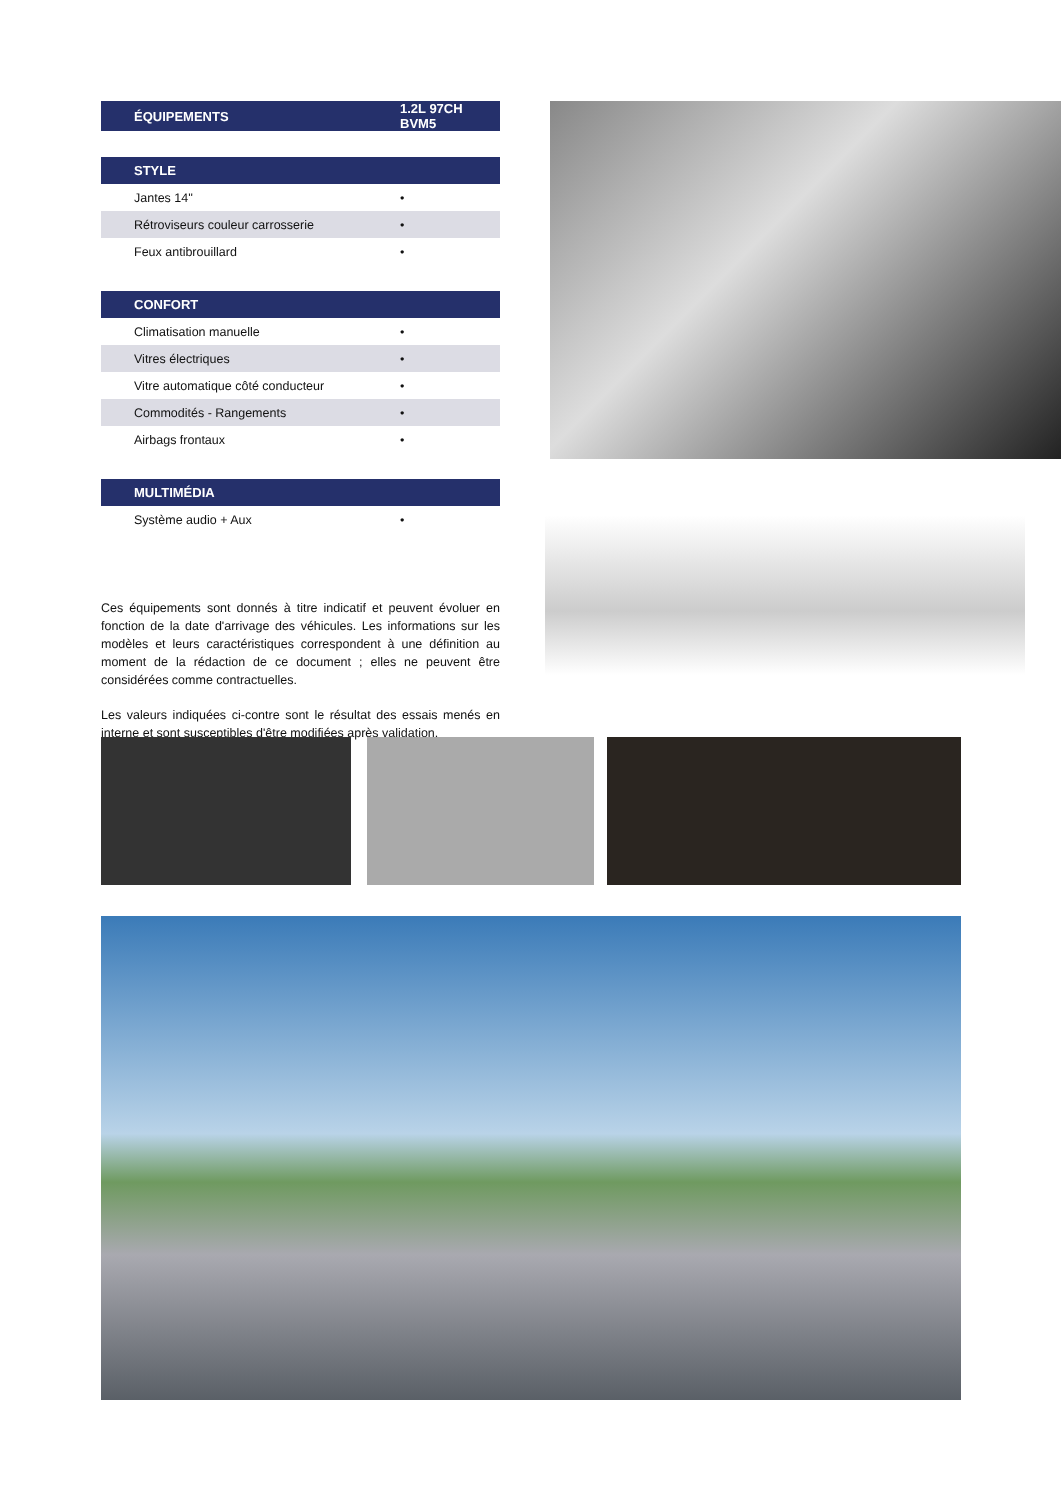| ÉQUIPEMENTS | 1.2L 97CH BVM5 |
| --- | --- |
| STYLE | |
| --- | --- |
| Jantes 14'' | • |
| Rétroviseurs couleur carrosserie | • |
| Feux antibrouillard | • |
| CONFORT | |
| --- | --- |
| Climatisation manuelle | • |
| Vitres électriques | • |
| Vitre automatique côté conducteur | • |
| Commodités - Rangements | • |
| Airbags frontaux | • |
| MULTIMÉDIA | |
| --- | --- |
| Système audio + Aux | • |
Ces équipements sont donnés à titre indicatif et peuvent évoluer en fonction de la date d'arrivage des véhicules. Les informations sur les modèles et leurs caractéristiques correspondent à une définition au moment de la rédaction de ce document ; elles ne peuvent être considérées comme contractuelles.
Les valeurs indiquées ci-contre sont le résultat des essais menés en interne et sont susceptibles d'être modifiées après validation.